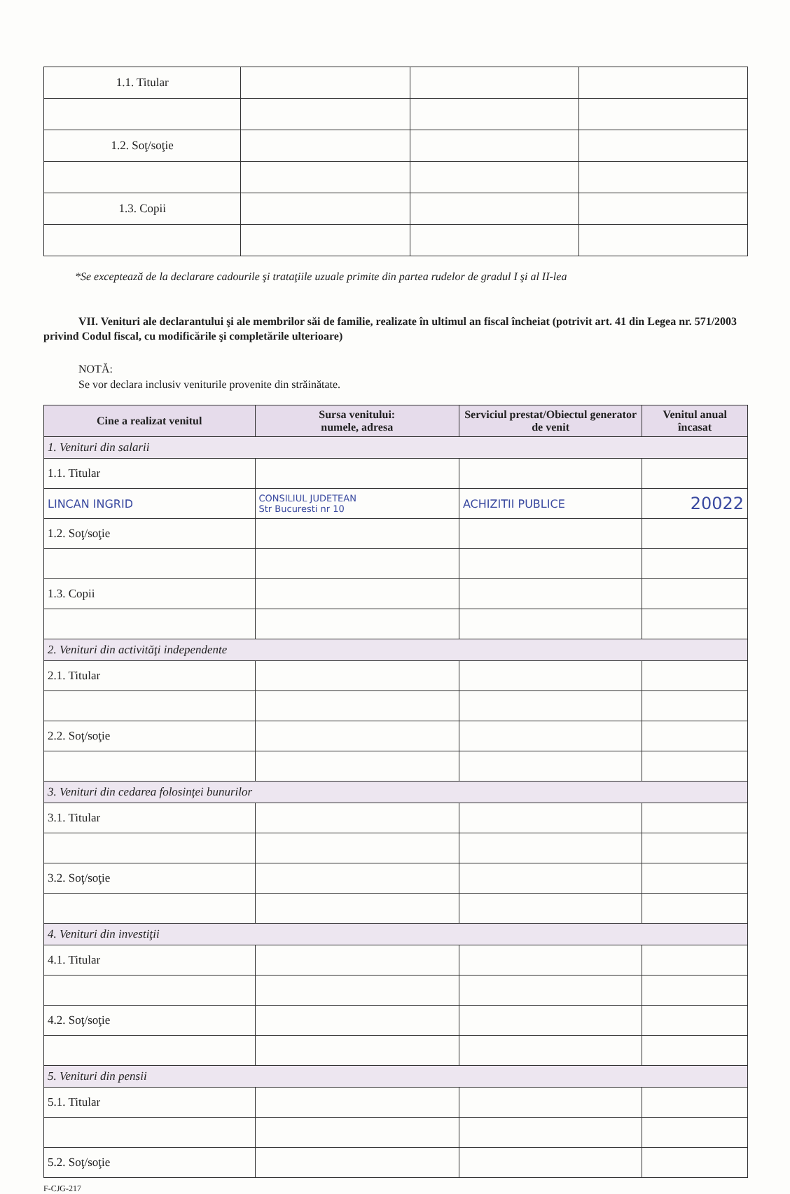| 1.1. Titular | | | |
| 1.2. Soţ/soţie | | | |
| 1.3. Copii | | | |
*Se exceptează de la declarare cadourile şi trataţiile uzuale primite din partea rudelor de gradul I şi al II-lea
VII. Venituri ale declarantului şi ale membrilor săi de familie, realizate în ultimul an fiscal încheiat (potrivit art. 41 din Legea nr. 571/2003 privind Codul fiscal, cu modificările şi completările ulterioare)
NOTĂ:
Se vor declara inclusiv veniturile provenite din străinătate.
| Cine a realizat venitul | Sursa venitului: numele, adresa | Serviciul prestat/Obiectul generator de venit | Venitul anual încasat |
| --- | --- | --- | --- |
| 1. Venituri din salarii | | | |
| 1.1. Titular | | | |
| LINCAN INGRID | CONSILIUL JUDETEAN Str Bucuresti nr 10 | ACHIZITII PUBLICE | 20022 |
| 1.2. Soţ/soţie | | | |
| 1.3. Copii | | | |
| 2. Venituri din activităţi independente | | | |
| 2.1. Titular | | | |
| 2.2. Soţ/soţie | | | |
| 3. Venituri din cedarea folosinţei bunurilor | | | |
| 3.1. Titular | | | |
| 3.2. Soţ/soţie | | | |
| 4. Venituri din investiţii | | | |
| 4.1. Titular | | | |
| 4.2. Soţ/soţie | | | |
| 5. Venituri din pensii | | | |
| 5.1. Titular | | | |
| 5.2. Soţ/soţie | | | |
F-CJG-217